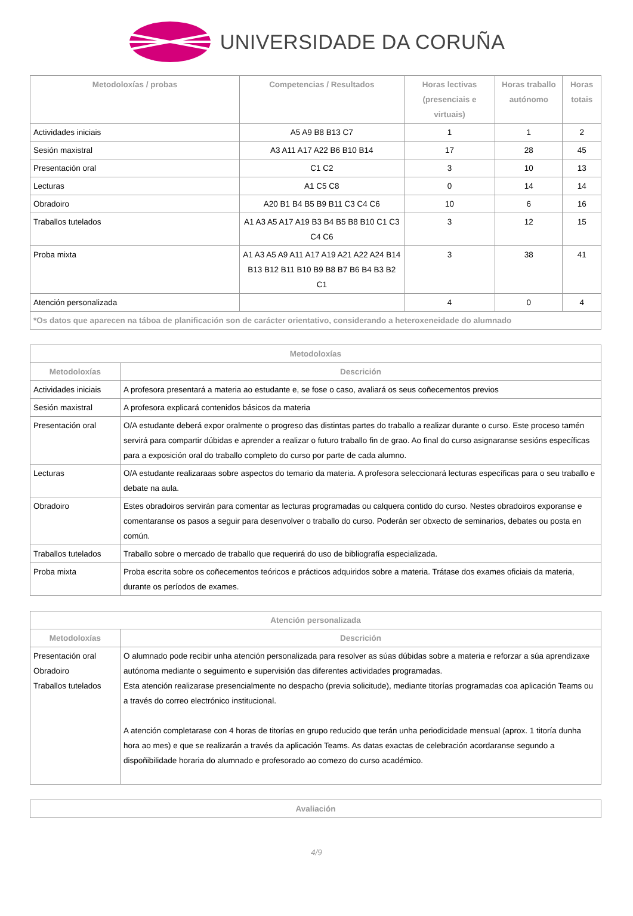UNIVERSIDADE DA CORUÑA
| Metodoloxías / probas | Competencias / Resultados | Horas lectivas (presenciais e virtuais) | Horas traballo autónomo | Horas totais |
| --- | --- | --- | --- | --- |
| Actividades iniciais | A5 A9 B8 B13 C7 | 1 | 1 | 2 |
| Sesión maxistral | A3 A11 A17 A22 B6 B10 B14 | 17 | 28 | 45 |
| Presentación oral | C1 C2 | 3 | 10 | 13 |
| Lecturas | A1 C5 C8 | 0 | 14 | 14 |
| Obradoiro | A20 B1 B4 B5 B9 B11 C3 C4 C6 | 10 | 6 | 16 |
| Traballos tutelados | A1 A3 A5 A17 A19 B3 B4 B5 B8 B10 C1 C3 C4 C6 | 3 | 12 | 15 |
| Proba mixta | A1 A3 A5 A9 A11 A17 A19 A21 A22 A24 B14 B13 B12 B11 B10 B9 B8 B7 B6 B4 B3 B2 C1 | 3 | 38 | 41 |
| Atención personalizada | | 4 | 0 | 4 |
| *Os datos que aparecen na táboa de planificación son de carácter orientativo, considerando a heteroxeneidade do alumnado | | | | |
| Metodoloxías | |
| --- | --- |
| Metodoloxías | Descrición |
| Actividades iniciais | A profesora presentará a materia ao estudante e, se fose o caso, avaliará os seus coñecementos previos |
| Sesión maxistral | A profesora explicará contenidos básicos da materia |
| Presentación oral | O/A estudante deberá expor oralmente o progreso das distintas partes do traballo a realizar durante o curso. Este proceso tamén servirá para compartir dúbidas e aprender a realizar o futuro traballo fin de grao. Ao final do curso asignaranse sesións específicas para a exposición oral do traballo completo do curso por parte de cada alumno. |
| Lecturas | O/A estudante realizaraas sobre aspectos do temario da materia. A profesora seleccionará lecturas específicas para o seu traballo e debate na aula. |
| Obradoiro | Estes obradoiros servirán para comentar as lecturas programadas ou calquera contido do curso. Nestes obradoiros exporanse e comentaranse os pasos a seguir para desenvolver o traballo do curso. Poderán ser obxecto de seminarios, debates ou posta en común. |
| Traballos tutelados | Traballo sobre o mercado de traballo que requerirá do uso de bibliografía especializada. |
| Proba mixta | Proba escrita sobre os coñecementos teóricos e prácticos adquiridos sobre a materia. Trátase dos exames oficiais da materia, durante os períodos de exames. |
| Atención personalizada | |
| --- | --- |
| Metodoloxías | Descrición |
| Presentación oral Obradoiro Traballos tutelados | O alumnado pode recibir unha atención personalizada para resolver as súas dúbidas sobre a materia e reforzar a súa aprendizaxe autónoma mediante o seguimento e supervisión das diferentes actividades programadas. Esta atención realizarase presencialmente no despacho (previa solicitude), mediante titorías programadas coa aplicación Teams ou a través do correo electrónico institucional. A atención completarase con 4 horas de titorías en grupo reducido que terán unha periodicidade mensual (aprox. 1 titoría dunha hora ao mes) e que se realizarán a través da aplicación Teams. As datas exactas de celebración acordaranse segundo a dispoñibilidade horaria do alumnado e profesorado ao comezo do curso académico. |
| Avaliación |
| --- |
4/9